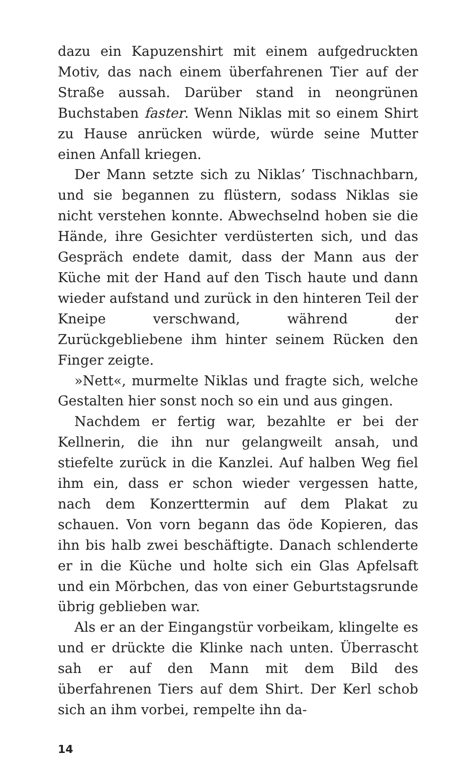dazu ein Kapuzenshirt mit einem aufgedruckten Motiv, das nach einem überfahrenen Tier auf der Straße aussah. Darüber stand in neongrünen Buchstaben faster. Wenn Niklas mit so einem Shirt zu Hause anrücken würde, würde seine Mutter einen Anfall kriegen.
Der Mann setzte sich zu Niklas’ Tischnachbarn, und sie begannen zu flüstern, sodass Niklas sie nicht verstehen konnte. Abwechselnd hoben sie die Hände, ihre Gesichter verdüsterten sich, und das Gespräch endete damit, dass der Mann aus der Küche mit der Hand auf den Tisch haute und dann wieder aufstand und zurück in den hinteren Teil der Kneipe verschwand, während der Zurückgebliebene ihm hinter seinem Rücken den Finger zeigte.
»Nett«, murmelte Niklas und fragte sich, welche Gestalten hier sonst noch so ein und aus gingen.
Nachdem er fertig war, bezahlte er bei der Kellnerin, die ihn nur gelangweilt ansah, und stiefelte zurück in die Kanzlei. Auf halben Weg fiel ihm ein, dass er schon wieder vergessen hatte, nach dem Konzerttermin auf dem Plakat zu schauen. Von vorn begann das öde Kopieren, das ihn bis halb zwei beschäftigte. Danach schlenderte er in die Küche und holte sich ein Glas Apfelsaft und ein Mörbchen, das von einer Geburtstagsrunde übrig geblieben war.
Als er an der Eingangstür vorbeikam, klingelte es und er drückte die Klinke nach unten. Überrascht sah er auf den Mann mit dem Bild des überfahrenen Tiers auf dem Shirt. Der Kerl schob sich an ihm vorbei, rempelte ihn da-
14